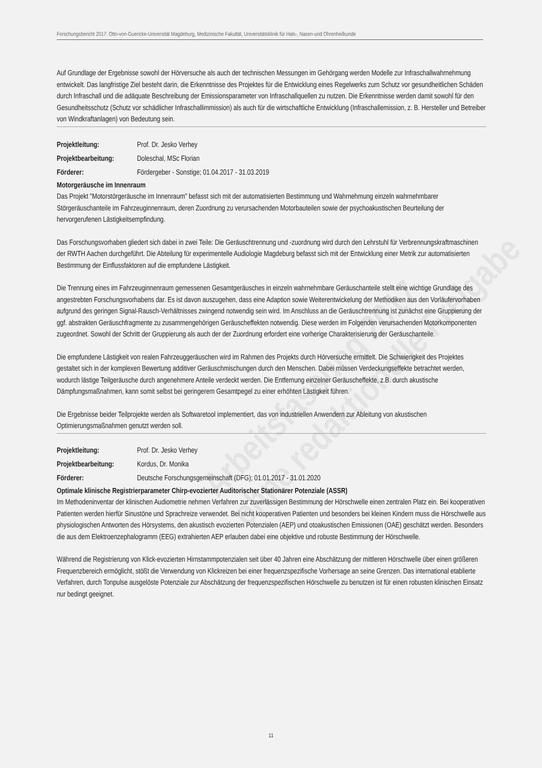Forschungsbericht 2017: Otto-von-Guericke-Universität Magdeburg, Medizinische Fakultät, Universitätsklinik für Hals-, Nasen-und Ohrenheilkunde
Arbeitsfassung 2017
ohne redaktionelle Freigabe
Auf Grundlage der Ergebnisse sowohl der Hörversuche als auch der technischen Messungen im Gehörgang werden Modelle zur Infraschallwahrnehmung entwickelt. Das langfristige Ziel besteht darin, die Erkenntnisse des Projektes für die Entwicklung eines Regelwerks zum Schutz vor gesundheitlichen Schäden durch Infraschall und die adäquate Beschreibung der Emissionsparameter von Infraschallquellen zu nutzen. Die Erkenntnisse werden damit sowohl für den Gesundheitsschutz (Schutz vor schädlicher Infraschallimmission) als auch für die wirtschaftliche Entwicklung (Infraschallemission, z. B. Hersteller und Betreiber von Windkraftanlagen) von Bedeutung sein.
Projektleitung: Prof. Dr. Jesko Verhey
Projektbearbeitung: Doleschal, MSc Florian
Förderer: Fördergeber - Sonstige; 01.04.2017 - 31.03.2019
Motorgeräusche im Innenraum
Das Projekt "Motorstörgeräusche im Innenraum" befasst sich mit der automatisierten Bestimmung und Wahrnehmung einzeln wahrnehmbarer Störgeräuschanteile im Fahrzeuginnenraum, deren Zuordnung zu verursachenden Motorbauteilen sowie der psychoakustischen Beurteilung der hervorgerufenen Lästigkeitsempfindung.
Das Forschungsvorhaben gliedert sich dabei in zwei Teile: Die Geräuschtrennung und -zuordnung wird durch den Lehrstuhl für Verbrennungskraftmaschinen der RWTH Aachen durchgeführt. Die Abteilung für experimentelle Audiologie Magdeburg befasst sich mit der Entwicklung einer Metrik zur automatisierten Bestimmung der Einflussfaktoren auf die empfundene Lästigkeit.
Die Trennung eines im Fahrzeuginnenraum gemessenen Gesamtgeräusches in einzeln wahrnehmbare Geräuschanteile stellt eine wichtige Grundlage des angestrebten Forschungsvorhabens dar. Es ist davon auszugehen, dass eine Adaption sowie Weiterentwickelung der Methodiken aus den Vorläufervorhaben aufgrund des geringen Signal-Rausch-Verhältnisses zwingend notwendig sein wird. Im Anschluss an die Geräuschtrennung ist zunächst eine Gruppierung der ggf. abstrakten Geräuschfragmente zu zusammengehörigen Geräuscheffekten notwendig. Diese werden im Folgenden verursachenden Motorkomponenten zugeordnet. Sowohl der Schritt der Gruppierung als auch der der Zuordnung erfordert eine vorherige Charakterisierung der Geräuschanteile.
Die empfundene Lästigkeit von realen Fahrzeuggeräuschen wird im Rahmen des Projekts durch Hörversuche ermittelt. Die Schwierigkeit des Projektes gestaltet sich in der komplexen Bewertung additiver Geräuschmischungen durch den Menschen. Dabei müssen Verdeckungseffekte betrachtet werden, wodurch lästige Teilgeräusche durch angenehmere Anteile verdeckt werden. Die Entfernung einzelner Geräuscheffekte, z.B. durch akustische Dämpfungsmaßnahmen, kann somit selbst bei geringerem Gesamtpegel zu einer erhöhten Lästigkeit führen.
Die Ergebnisse beider Teilprojekte werden als Softwaretool implementiert, das von industriellen Anwendern zur Ableitung von akustischen Optimierungsmaßnahmen genutzt werden soll.
Projektleitung: Prof. Dr. Jesko Verhey
Projektbearbeitung: Kordus, Dr. Monika
Förderer: Deutsche Forschungsgemeinschaft (DFG); 01.01.2017 - 31.01.2020
Optimale klinische Registrierparameter Chirp-evozierter Auditorischer Stationärer Potenziale (ASSR)
Im Methodeninventar der klinischen Audiometrie nehmen Verfahren zur zuverlässigen Bestimmung der Hörschwelle einen zentralen Platz ein. Bei kooperativen Patienten werden hierfür Sinustöne und Sprachreize verwendet. Bei nicht kooperativen Patienten und besonders bei kleinen Kindern muss die Hörschwelle aus physiologischen Antworten des Hörsystems, den akustisch evozierten Potenzialen (AEP) und otoakustischen Emissionen (OAE) geschätzt werden. Besonders die aus dem Elektroenzephalogramm (EEG) extrahierten AEP erlauben dabei eine objektive und robuste Bestimmung der Hörschwelle.
Während die Registrierung von Klick-evozierten Hirnstammpotenzialen seit über 40 Jahren eine Abschätzung der mittleren Hörschwelle über einen größeren Frequenzbereich ermöglicht, stößt die Verwendung von Klickreizen bei einer frequenzspezifische Vorhersage an seine Grenzen. Das international etablierte Verfahren, durch Tonpulse ausgelöste Potenziale zur Abschätzung der frequenzspezifischen Hörschwelle zu benutzen ist für einen robusten klinischen Einsatz nur bedingt geeignet.
11